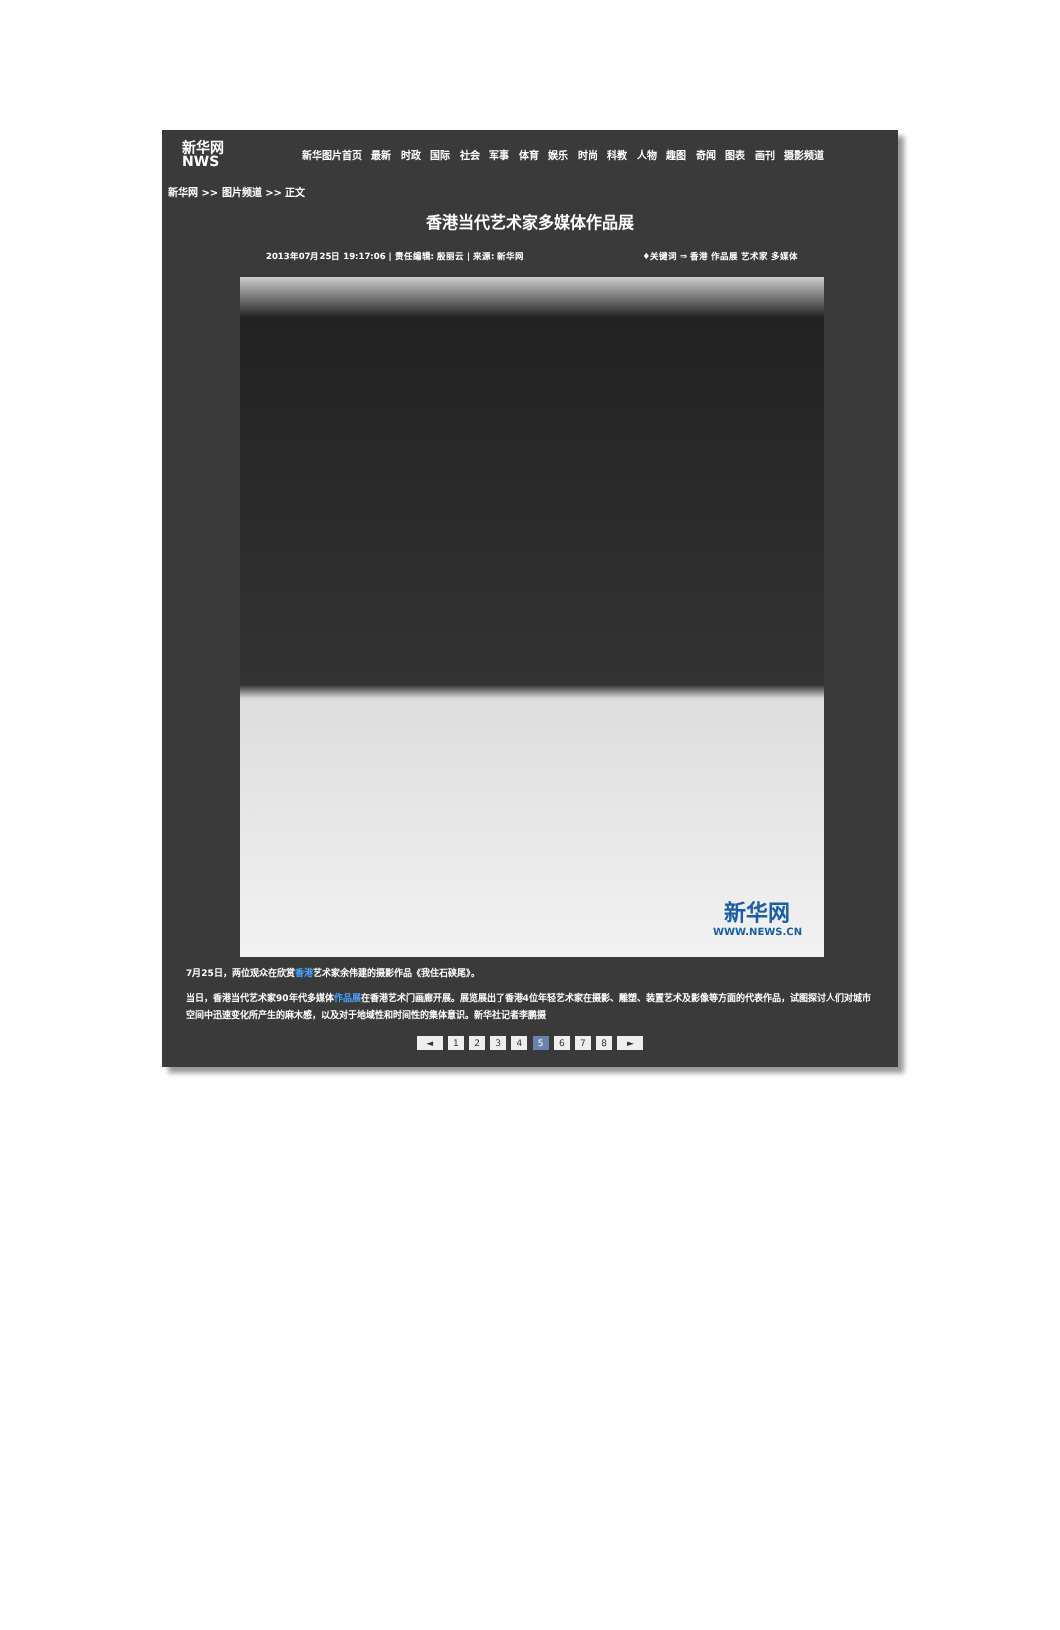新华网
NWS
新华图片首页 最新 时政 国际 社会 军事 体育 娱乐 时尚 科教 人物 趣图 奇闻 图表 画刊 摄影频道
新华网 >> 图片频道 >> 正文
香港当代艺术家多媒体作品展
2013年07月25日 19:17:06 | 责任编辑: 殷丽云 | 来源: 新华网 ♦关键词 ⇒ 香港 作品展 艺术家 多媒体
新华网
WWW.NEWS.CN
7月25日，两位观众在欣赏香港艺术家余伟建的摄影作品《我住石硖尾》。
当日，香港当代艺术家90年代多媒体作品展在香港艺术门画廊开展。展览展出了香港4位年轻艺术家在摄影、雕塑、装置艺术及影像等方面的代表作品，试图探讨人们对城市空间中迅速变化所产生的麻木感，以及对于地域性和时间性的集体意识。新华社记者李鹏摄
◄ 1 2 3 4 5 6 7 8 ►